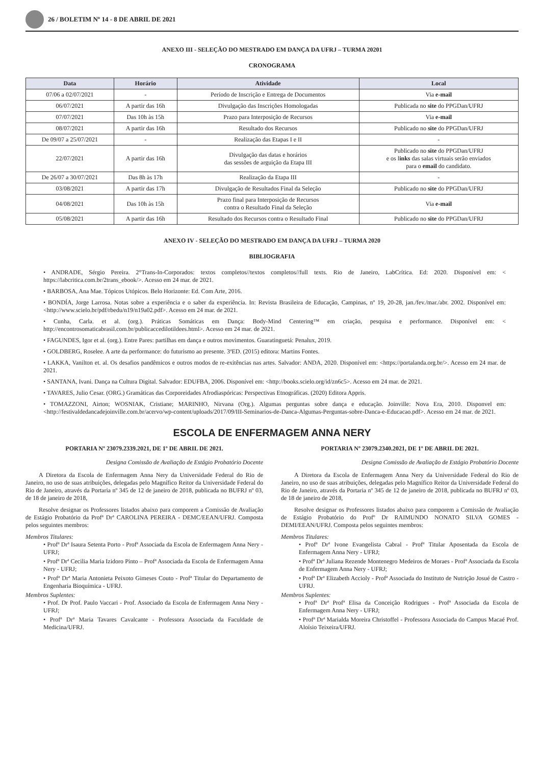26 / BOLETIM Nº 14 - 8 DE ABRIL DE 2021
ANEXO III - SELEÇÃO DO MESTRADO EM DANÇA DA UFRJ – TURMA 20201
CRONOGRAMA
| Data | Horário | Atividade | Local |
| --- | --- | --- | --- |
| 07/06 a 02/07/2021 | - | Período de Inscrição e Entrega de Documentos | Via e-mail |
| 06/07/2021 | A partir das 16h | Divulgação das Inscrições Homologadas | Publicada no site do PPGDan/UFRJ |
| 07/07/2021 | Das 10h às 15h | Prazo para Interposição de Recursos | Via e-mail |
| 08/07/2021 | A partir das 16h | Resultado dos Recursos | Publicado no site do PPGDan/UFRJ |
| De 09/07 a 25/07/2021 | - | Realização das Etapas I e II | - |
| 22/07/2021 | A partir das 16h | Divulgação das datas e horários das sessões de arguição da Etapa III | Publicado no site do PPGDan/UFRJ e os l inks das salas virtuais serão enviados para o email do candidato. |
| De 26/07 a 30/07/2021 | Das 8h às 17h | Realização da Etapa III | - |
| 03/08/2021 | A partir das 17h | Divulgação de Resultados Final da Seleção | Publicado no site do PPGDan/UFRJ |
| 04/08/2021 | Das 10h às 15h | Prazo final para Interposição de Recursos contra o Resultado Final da Seleção | Via e-mail |
| 05/08/2021 | A partir das 16h | Resultado dos Recursos contra o Resultado Final | Publicado no site do PPGDan/UFRJ |
ANEXO IV - SELEÇÃO DO MESTRADO EM DANÇA DA UFRJ – TURMA 2020
BIBLIOGRAFIA
• ANDRADE, Sérgio Pereira. 2°Trans-In-Corporados: textos completos//textos completos//full texts. Rio de Janeiro, LabCrítica. Ed: 2020. Disponível em: < https://labcritica.com.br/2trans_ebook/>. Acesso em 24 mar. de 2021.
• BARBOSA, Ana Mae. Tópicos Utópicos. Belo Horizonte: Ed. Com Arte, 2016.
• BONDÍA, Jorge Larrosa. Notas sobre a experiência e o saber da experiência. In: Revista Brasileira de Educação, Campinas, nº 19, 20-28, jan./fev./mar./abr. 2002. Disponível em: <http://www.scielo.br/pdf/rbedu/n19/n19a02.pdf>. Acesso em 24 mar. de 2021.
• Cunha, Carla. et al. (org.). Práticas Somáticas em Dança: Body-Mind Centering™ em criação, pesquisa e performance. Disponível em: < http://encontrosomaticabrasil.com.br/publicaccedilotildees.html>. Acesso em 24 mar. de 2021.
• FAGUNDES, Igor et al. (org.). Entre Pares: partilhas em dança e outros movimentos. Guaratinguetá: Penalux, 2019.
• GOLDBERG, Roselee. A arte da performance: do futurismo ao presente. 3ªED. (2015) editora: Martins Fontes.
• LAKKA, Vanilton et. al. Os desafios pandêmicos e outros modos de re-exitências nas artes. Salvador: ANDA, 2020. Disponível em: <https://portalanda.org.br/>. Acesso em 24 mar. de 2021.
• SANTANA, Ivani. Dança na Cultura Digital. Salvador: EDUFBA, 2006. Disponível em: <http://books.scielo.org/id/zn6c5>. Acesso em 24 mar. de 2021.
• TAVARES, Julio Cesar. (ORG.) Gramáticas das Corporeidades Afrodiaspóricas: Perspectivas Etnográficas. (2020) Editora Appris.
• TOMAZZONI, Airton; WOSNIAK, Cristiane; MARINHO, Nirvana (Org.). Algumas perguntas sobre dança e educação. Joinville: Nova Era, 2010. Disponvel em: <http://festivaldedancadejoinville.com.br/acervo/wp-content/uploads/2017/09/III-Seminarios-de-Danca-Algumas-Perguntas-sobre-Danca-e-Educacao.pdf>. Acesso em 24 mar. de 2021.
ESCOLA DE ENFERMAGEM ANNA NERY
PORTARIA Nº 23079.2339.2021, DE 1º DE ABRIL DE 2021.
Designa Comissão de Avaliação de Estágio Probatório Docente
A Diretora da Escola de Enfermagem Anna Nery da Universidade Federal do Rio de Janeiro, no uso de suas atribuições, delegadas pelo Magnífico Reitor da Universidade Federal do Rio de Janeiro, através da Portaria nº 345 de 12 de janeiro de 2018, publicada no BUFRJ nº 03, de 18 de janeiro de 2018,
Resolve designar os Professores listados abaixo para comporem a Comissão de Avaliação de Estágio Probatório da Profª Drª CAROLINA PEREIRA - DEMC/EEAN/UFRJ. Composta pelos seguintes membros:
Membros Titulares:
• Profª Drª Isaura Setenta Porto - Profª Associada da Escola de Enfermagem Anna Nery - UFRJ;
• Profª Drª Cecilia Maria Izidoro Pinto – Profª Associada da Escola de Enfermagem Anna Nery - UFRJ;
• Profª Drª Maria Antonieta Peixoto Gimeses Couto - Profª Titular do Departamento de Engenharia Bioquímica - UFRJ.
Membros Suplentes:
• Prof. Dr Prof. Paulo Vaccari - Prof. Associado da Escola de Enfermagem Anna Nery - UFRJ;
• Profª Drª Maria Tavares Cavalcante - Professora Associada da Faculdade de Medicina/UFRJ.
PORTARIA Nº 23079.2340.2021, DE 1º DE ABRIL DE 2021.
Designa Comissão de Avaliação de Estágio Probatório Docente
A Diretora da Escola de Enfermagem Anna Nery da Universidade Federal do Rio de Janeiro, no uso de suas atribuições, delegadas pelo Magnífico Reitor da Universidade Federal do Rio de Janeiro, através da Portaria nº 345 de 12 de janeiro de 2018, publicada no BUFRJ nº 03, de 18 de janeiro de 2018,
Resolve designar os Professores listados abaixo para comporem a Comissão de Avaliação de Estágio Probatório do Profº Dr RAIMUNDO NONATO SILVA GOMES - DEMI/EEAN/UFRJ. Composta pelos seguintes membros:
Membros Titulares:
• Profª Drª Ivone Evangelista Cabral - Profª Titular Aposentada da Escola de Enfermagem Anna Nery - UFRJ;
• Profª Drª Juliana Rezende Montenegro Medeiros de Moraes - Profª Associada da Escola de Enfermagem Anna Nery - UFRJ;
• Profª Drª Elizabeth Accioly - Profª Associada do Instituto de Nutrição Josué de Castro - UFRJ.
Membros Suplentes:
• Profª Drª Profª Elisa da Conceição Rodrigues - Profª Associada da Escola de Enfermagem Anna Nery - UFRJ;
• Profª Drª Marialda Moreira Christoffel - Professora Associada do Campus Macaé Prof. Aloísio Teixeira/UFRJ.